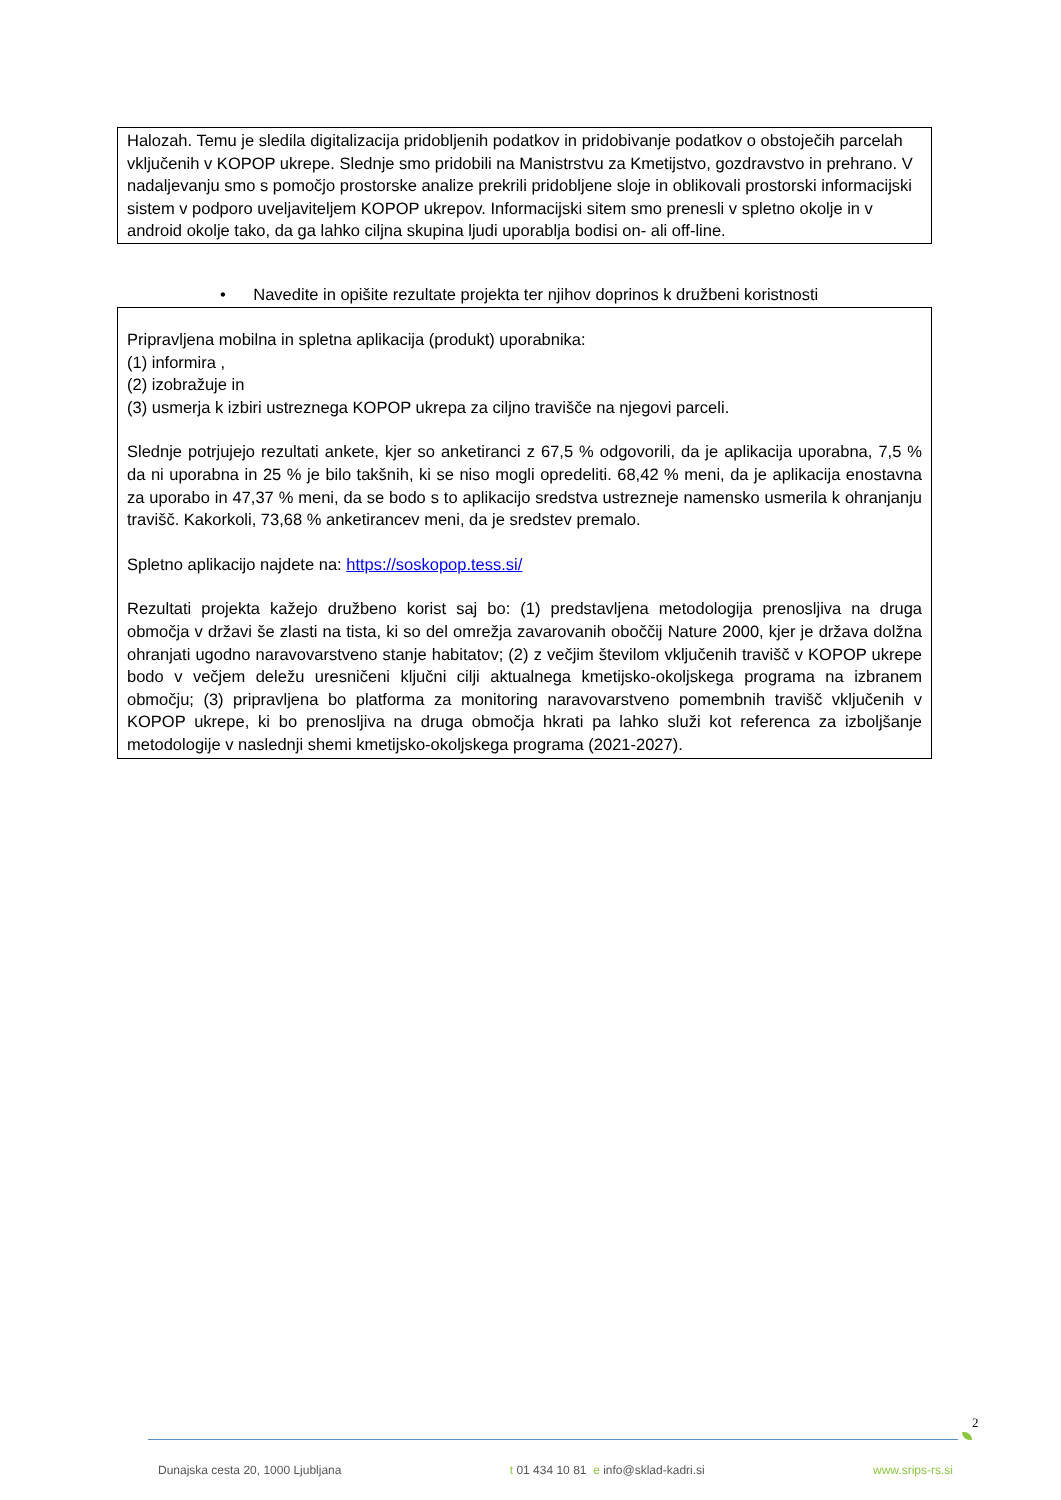Halozah. Temu je sledila digitalizacija pridobljenih podatkov in pridobivanje podatkov o obstoječih parcelah vključenih v KOPOP ukrepe. Slednje smo pridobili na Manistrstvu za Kmetijstvo, gozdravstvo in prehrano. V nadaljevanju smo s pomočjo prostorske analize prekrili pridobljene sloje in oblikovali prostorski informacijski sistem v podporo uveljaviteljem KOPOP ukrepov. Informacijski sitem smo prenesli v spletno okolje in v android okolje tako, da ga lahko ciljna skupina ljudi uporablja bodisi on- ali off-line.
• Navedite in opišite rezultate projekta ter njihov doprinos k družbeni koristnosti
Pripravljena mobilna in spletna aplikacija (produkt) uporabnika:
(1) informira ,
(2) izobražuje in
(3) usmerja k izbiri ustreznega KOPOP ukrepa za ciljno travišče na njegovi parceli.
Slednje potrjujejo rezultati ankete, kjer so anketiranci z 67,5 % odgovorili, da je aplikacija uporabna, 7,5 % da ni uporabna in 25 % je bilo takšnih, ki se niso mogli opredeliti. 68,42 % meni, da je aplikacija enostavna za uporabo in 47,37 % meni, da se bodo s to aplikacijo sredstva ustrezneje namensko usmerila k ohranjanju travišč. Kakorkoli, 73,68 % anketirancev meni, da je sredstev premalo.
Spletno aplikacijo najdete na: https://soskopop.tess.si/
Rezultati projekta kažejo družbeno korist saj bo: (1) predstavljena metodologija prenosljiva na druga območja v državi še zlasti na tista, ki so del omrežja zavarovanih oboččij Nature 2000, kjer je država dolžna ohranjati ugodno naravovarstveno stanje habitatov; (2) z večjim številom vključenih travišč v KOPOP ukrepe bodo v večjem deležu uresničeni ključni cilji aktualnega kmetijsko-okoljskega programa na izbranem območju; (3) pripravljena bo platforma za monitoring naravovarstveno pomembnih travišč vključenih v KOPOP ukrepe, ki bo prenosljiva na druga območja hkrati pa lahko služi kot referenca za izboljšanje metodologije v naslednji shemi kmetijsko-okoljskega programa (2021-2027).
2
Dunajska cesta 20, 1000 Ljubljana t 01 434 10 81 e info@sklad-kadri.si www.srips-rs.si